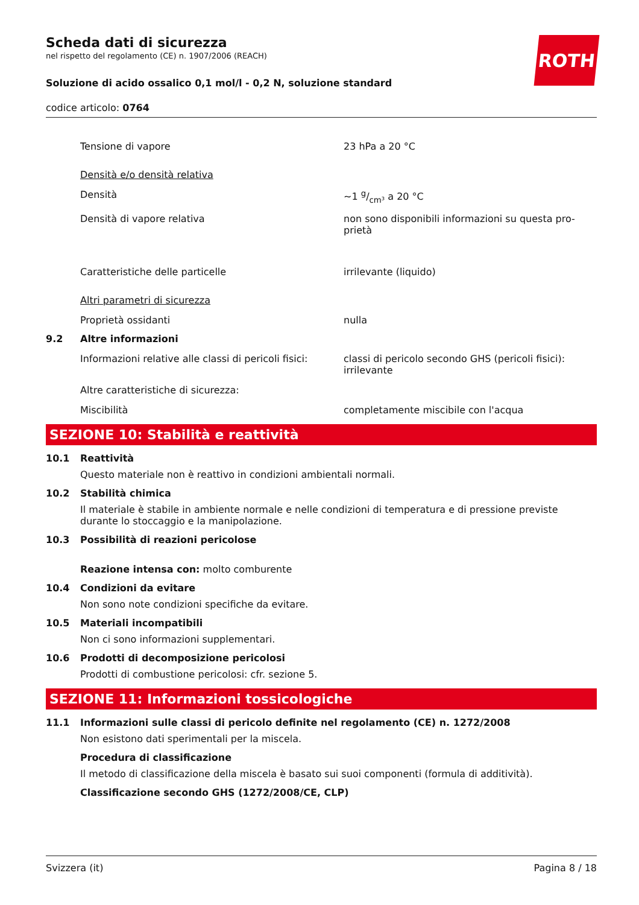ROTH
Scheda dati di sicurezza
nel rispetto del regolamento (CE) n. 1907/2006 (REACH)
Soluzione di acido ossalico 0,1 mol/l - 0,2 N, soluzione standard
codice articolo: 0764
Tensione di vapore 23 hPa a 20 °C
Densità e/o densità relativa
Densità ~1 g/cm³ a 20 °C
Densità di vapore relativa non sono disponibili informazioni su questa pro-prietà
Caratteristiche delle particelle irrilevante (liquido)
Altri parametri di sicurezza
Proprietà ossidanti nulla
9.2 Altre informazioni
Informazioni relative alle classi di pericoli fisici:
classi di pericolo secondo GHS (pericoli fisici): irrilevante
Altre caratteristiche di sicurezza:
Miscibilità completamente miscibile con l'acqua
SEZIONE 10: Stabilità e reattività
10.1 Reattività
Questo materiale non è reattivo in condizioni ambientali normali.
10.2 Stabilità chimica
Il materiale è stabile in ambiente normale e nelle condizioni di temperatura e di pressione previste durante lo stoccaggio e la manipolazione.
10.3 Possibilità di reazioni pericolose
Reazione intensa con: molto comburente
10.4 Condizioni da evitare
Non sono note condizioni specifiche da evitare.
10.5 Materiali incompatibili
Non ci sono informazioni supplementari.
10.6 Prodotti di decomposizione pericolosi
Prodotti di combustione pericolosi: cfr. sezione 5.
SEZIONE 11: Informazioni tossicologiche
11.1 Informazioni sulle classi di pericolo definite nel regolamento (CE) n. 1272/2008
Non esistono dati sperimentali per la miscela.
Procedura di classificazione
Il metodo di classificazione della miscela è basato sui suoi componenti (formula di additività).
Classificazione secondo GHS (1272/2008/CE, CLP)
Svizzera (it) Pagina 8 / 18